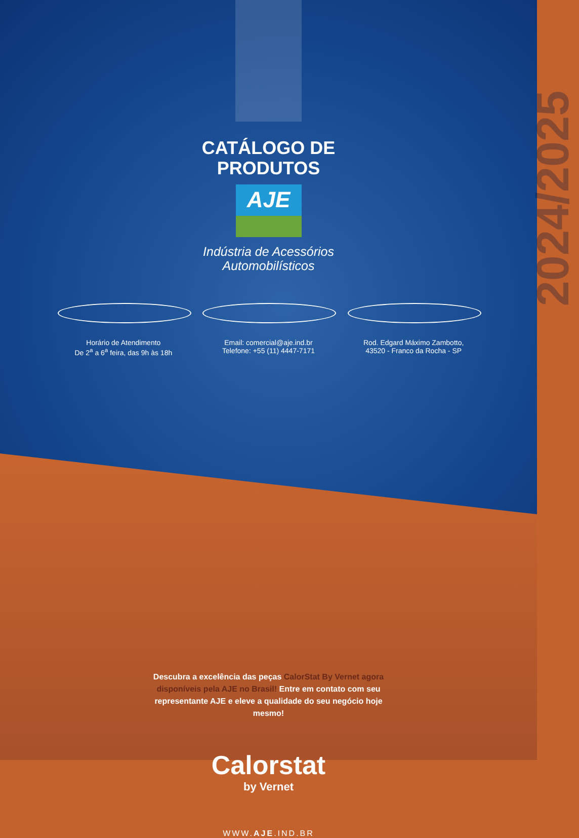2024/2025
CATÁLOGO DE
PRODUTOS
AJE
Indústria de Acessórios
Automobilísticos
Horário de Atendimento
De 2<sup>a</sup> a 6<sup>a</sup> feira, das 9h às 18h
Email: comercial@aje.ind.br
Telefone: +55 (11) 4447-7171
Rod. Edgard Máximo Zambotto,
43520 - Franco da Rocha - SP
Descubra a excelência das peças CalorStat By Vernet agora disponíveis pela AJE no Brasil! Entre em contato com seu representante AJE e eleve a qualidade do seu negócio hoje mesmo!
Calorstat
by Vernet
WWW.AJE.IND.BR